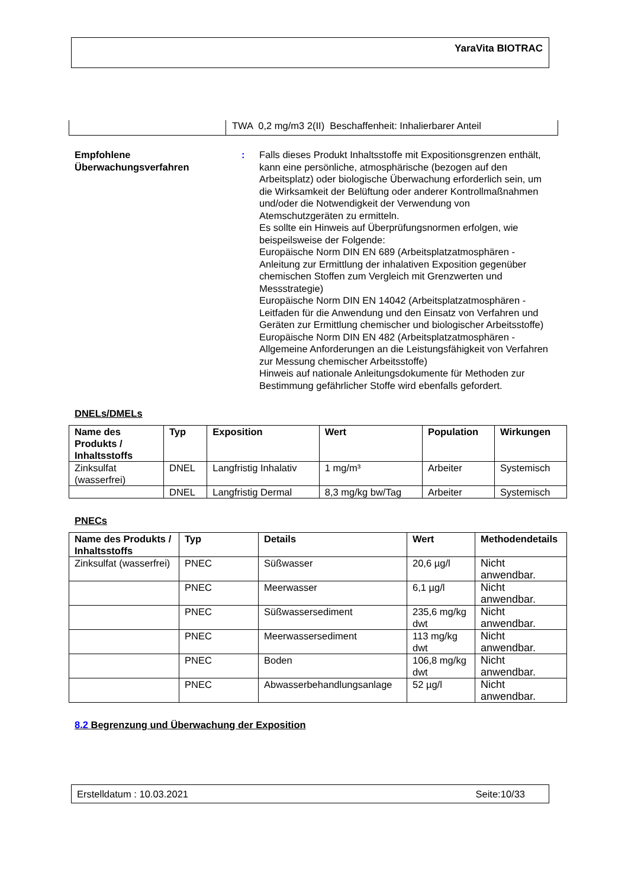YaraVita BIOTRAC
TWA 0,2 mg/m3 2(II) Beschaffenheit: Inhalierbarer Anteil
Empfohlene Überwachungsverfahren
: Falls dieses Produkt Inhaltsstoffe mit Expositionsgrenzen enthält, kann eine persönliche, atmosphärische (bezogen auf den Arbeitsplatz) oder biologische Überwachung erforderlich sein, um die Wirksamkeit der Belüftung oder anderer Kontrollmaßnahmen und/oder die Notwendigkeit der Verwendung von Atemschutzgeräten zu ermitteln.
Es sollte ein Hinweis auf Überprüfungsnormen erfolgen, wie beispeilsweise der Folgende:
Europäische Norm DIN EN 689 (Arbeitsplatzatmosphären - Anleitung zur Ermittlung der inhalativen Exposition gegenüber chemischen Stoffen zum Vergleich mit Grenzwerten und Messstrategie)
Europäische Norm DIN EN 14042 (Arbeitsplatzatmosphären - Leitfaden für die Anwendung und den Einsatz von Verfahren und Geräten zur Ermittlung chemischer und biologischer Arbeitsstoffe)
Europäische Norm DIN EN 482 (Arbeitsplatzatmosphären - Allgemeine Anforderungen an die Leistungsfähigkeit von Verfahren zur Messung chemischer Arbeitsstoffe)
Hinweis auf nationale Anleitungsdokumente für Methoden zur Bestimmung gefährlicher Stoffe wird ebenfalls gefordert.
DNELs/DMELs
| Name des Produkts / Inhaltsstoffs | Typ | Exposition | Wert | Population | Wirkungen |
| --- | --- | --- | --- | --- | --- |
| Zinksulfat (wasserfrei) | DNEL | Langfristig Inhalativ | 1 mg/m³ | Arbeiter | Systemisch |
| | DNEL | Langfristig Dermal | 8,3 mg/kg bw/Tag | Arbeiter | Systemisch |
PNECs
| Name des Produkts / Inhaltsstoffs | Typ | Details | Wert | Methodendetails |
| --- | --- | --- | --- | --- |
| Zinksulfat (wasserfrei) | PNEC | Süßwasser | 20,6 µg/l | Nicht anwendbar. |
| | PNEC | Meerwasser | 6,1 µg/l | Nicht anwendbar. |
| | PNEC | Süßwassersediment | 235,6 mg/kg dwt | Nicht anwendbar. |
| | PNEC | Meerwassersediment | 113 mg/kg dwt | Nicht anwendbar. |
| | PNEC | Boden | 106,8 mg/kg dwt | Nicht anwendbar. |
| | PNEC | Abwasserbehandlungsanlage | 52 µg/l | Nicht anwendbar. |
8.2 Begrenzung und Überwachung der Exposition
Erstelldatum : 10.03.2021 Seite:10/33